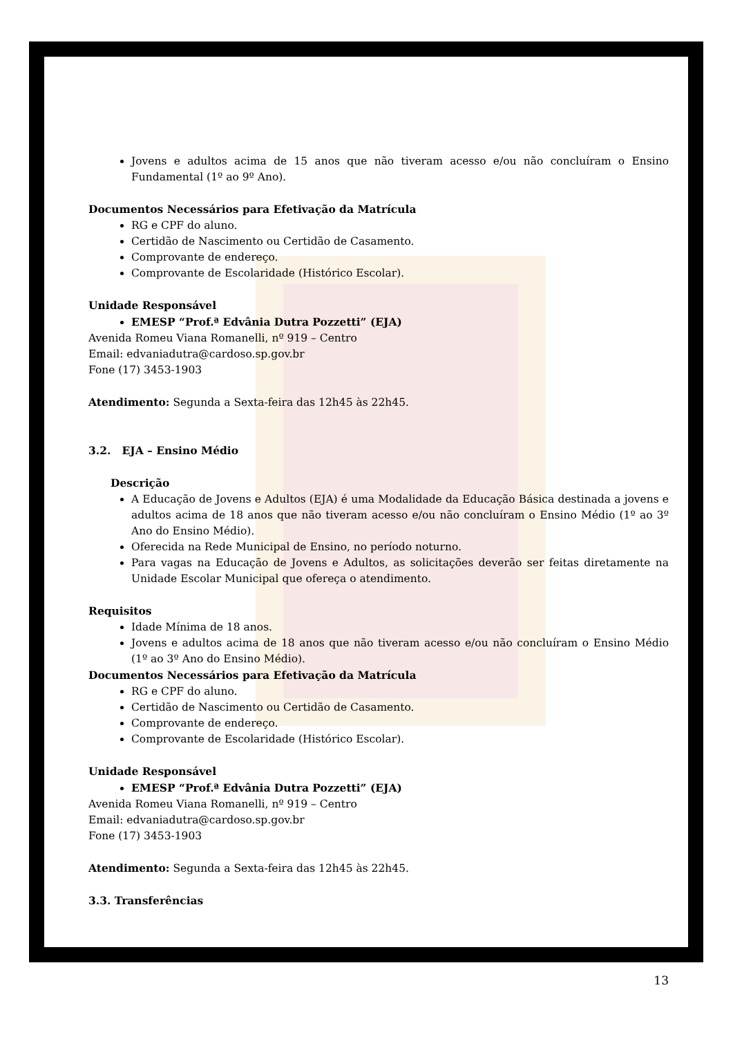Jovens e adultos acima de 15 anos que não tiveram acesso e/ou não concluíram o Ensino Fundamental (1º ao 9º Ano).
Documentos Necessários para Efetivação da Matrícula
RG e CPF do aluno.
Certidão de Nascimento ou Certidão de Casamento.
Comprovante de endereço.
Comprovante de Escolaridade (Histórico Escolar).
Unidade Responsável
EMESP “Prof.ª Edvânia Dutra Pozzetti” (EJA)
Avenida Romeu Viana Romanelli, nº 919 – Centro
Email: edvaniadutra@cardoso.sp.gov.br
Fone (17) 3453-1903
Atendimento: Segunda a Sexta-feira das 12h45 às 22h45.
3.2. EJA – Ensino Médio
Descrição
A Educação de Jovens e Adultos (EJA) é uma Modalidade da Educação Básica destinada a jovens e adultos acima de 18 anos que não tiveram acesso e/ou não concluíram o Ensino Médio (1º ao 3º Ano do Ensino Médio).
Oferecida na Rede Municipal de Ensino, no período noturno.
Para vagas na Educação de Jovens e Adultos, as solicitações deverão ser feitas diretamente na Unidade Escolar Municipal que ofereça o atendimento.
Requisitos
Idade Mínima de 18 anos.
Jovens e adultos acima de 18 anos que não tiveram acesso e/ou não concluíram o Ensino Médio (1º ao 3º Ano do Ensino Médio).
Documentos Necessários para Efetivação da Matrícula
RG e CPF do aluno.
Certidão de Nascimento ou Certidão de Casamento.
Comprovante de endereço.
Comprovante de Escolaridade (Histórico Escolar).
Unidade Responsável
EMESP “Prof.ª Edvânia Dutra Pozzetti” (EJA)
Avenida Romeu Viana Romanelli, nº 919 – Centro
Email: edvaniadutra@cardoso.sp.gov.br
Fone (17) 3453-1903
Atendimento: Segunda a Sexta-feira das 12h45 às 22h45.
3.3. Transferências
13